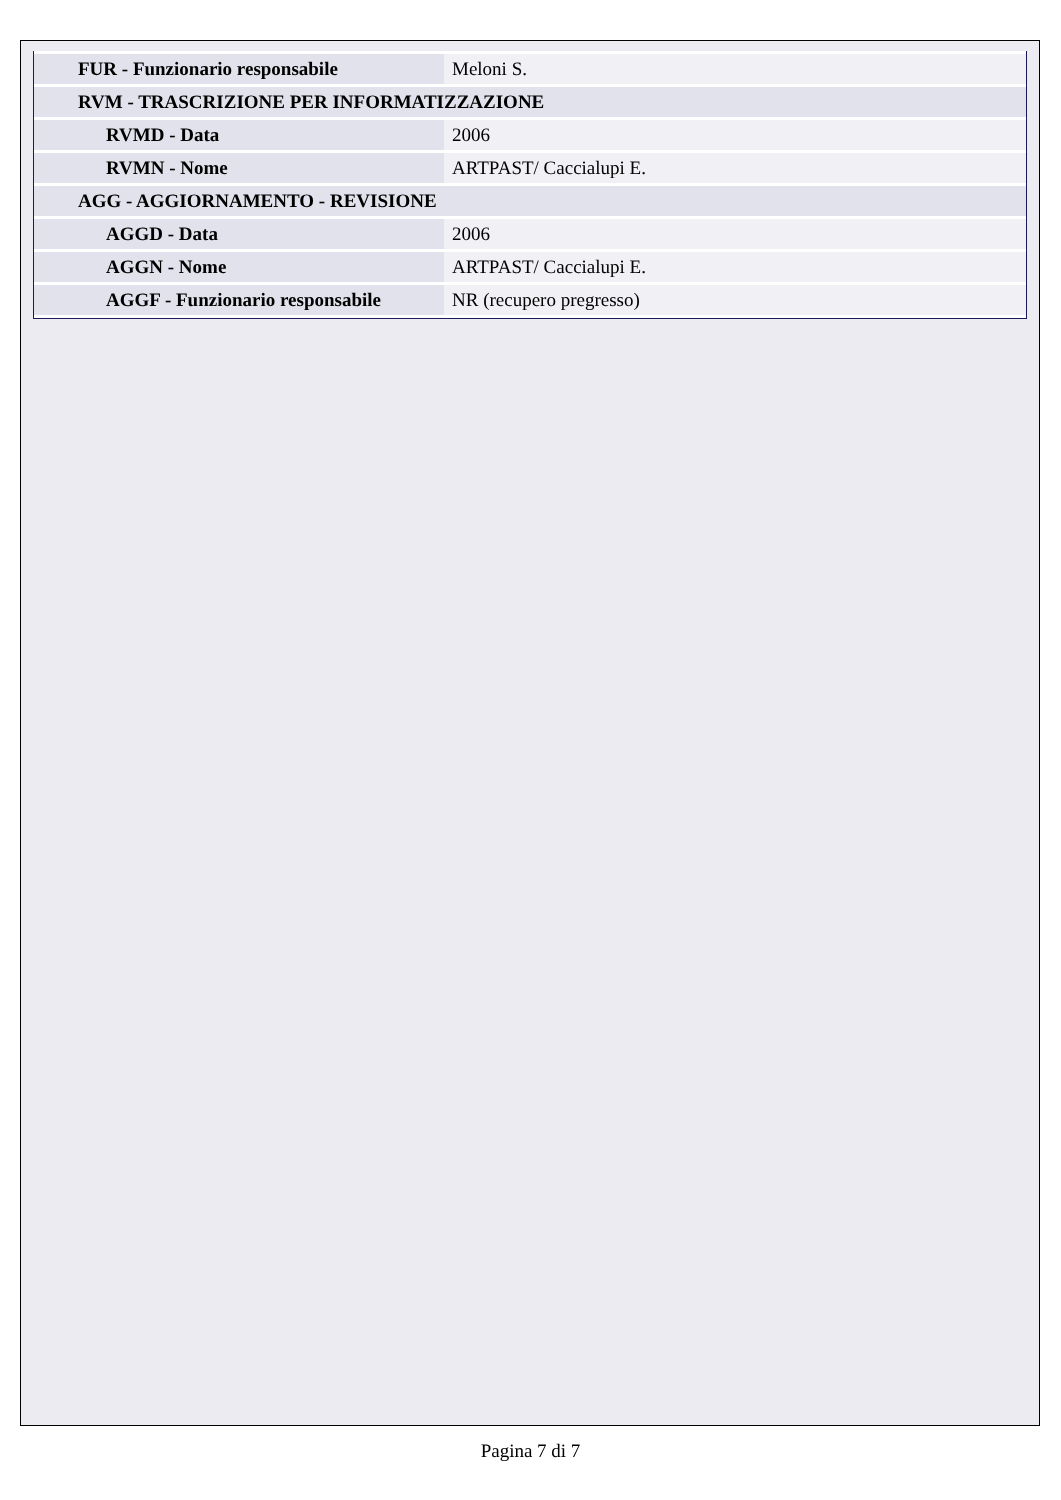| FUR - Funzionario responsabile | Meloni S. |
| RVM - TRASCRIZIONE PER INFORMATIZZAZIONE | |
| RVMD - Data | 2006 |
| RVMN - Nome | ARTPAST/ Caccialupi E. |
| AGG - AGGIORNAMENTO - REVISIONE | |
| AGGD - Data | 2006 |
| AGGN - Nome | ARTPAST/ Caccialupi E. |
| AGGF - Funzionario responsabile | NR (recupero pregresso) |
Pagina 7 di 7